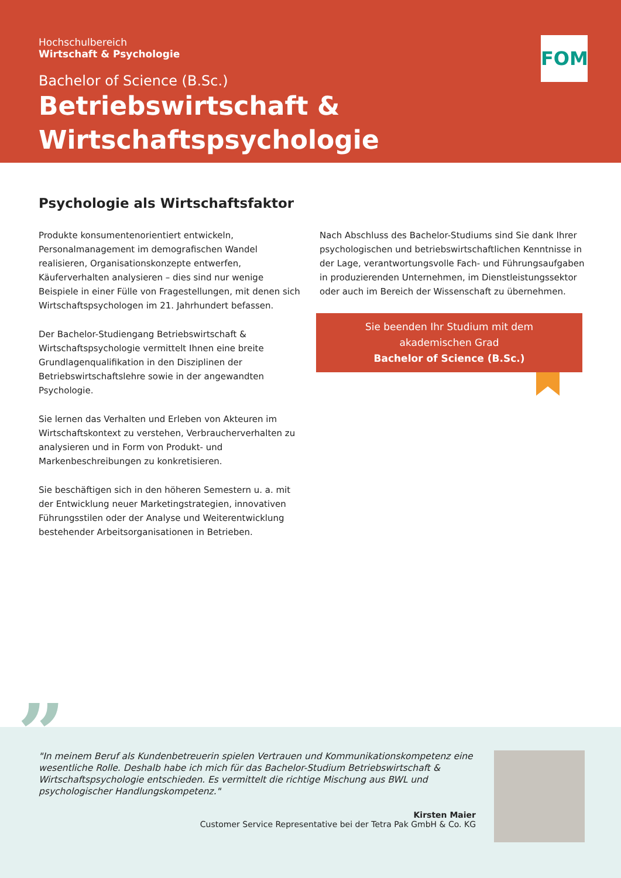Hochschulbereich
Wirtschaft & Psychologie
Bachelor of Science (B.Sc.)
Betriebswirtschaft &
Wirtschaftspsychologie
FOM
Psychologie als Wirtschaftsfaktor
Produkte konsumentenorientiert entwickeln, Personalmanagement im demografischen Wandel realisieren, Organisationskonzepte entwerfen, Käuferverhalten analysieren – dies sind nur wenige Beispiele in einer Fülle von Fragestellungen, mit denen sich Wirtschaftspsychologen im 21. Jahrhundert befassen.
Der Bachelor-Studiengang Betriebswirtschaft & Wirtschaftspsychologie vermittelt Ihnen eine breite Grundlagenqualifikation in den Disziplinen der Betriebswirtschaftslehre sowie in der angewandten Psychologie.
Sie lernen das Verhalten und Erleben von Akteuren im Wirtschaftskontext zu verstehen, Verbraucherverhalten zu analysieren und in Form von Produkt- und Markenbeschreibungen zu konkretisieren.
Sie beschäftigen sich in den höheren Semestern u. a. mit der Entwicklung neuer Marketingstrategien, innovativen Führungsstilen oder der Analyse und Weiterentwicklung bestehender Arbeitsorganisationen in Betrieben.
Nach Abschluss des Bachelor-Studiums sind Sie dank Ihrer psychologischen und betriebswirtschaftlichen Kenntnisse in der Lage, verantwortungsvolle Fach- und Führungsaufgaben in produzierenden Unternehmen, im Dienstleistungssektor oder auch im Bereich der Wissenschaft zu übernehmen.
Sie beenden Ihr Studium mit dem
akademischen Grad
Bachelor of Science (B.Sc.)
”
"In meinem Beruf als Kundenbetreuerin spielen Vertrauen und Kommunikationskompetenz eine wesentliche Rolle. Deshalb habe ich mich für das Bachelor-Studium Betriebswirtschaft & Wirtschaftspsychologie entschieden. Es vermittelt die richtige Mischung aus BWL und psychologischer Handlungskompetenz."
Kirsten Maier
Customer Service Representative bei der Tetra Pak GmbH & Co. KG